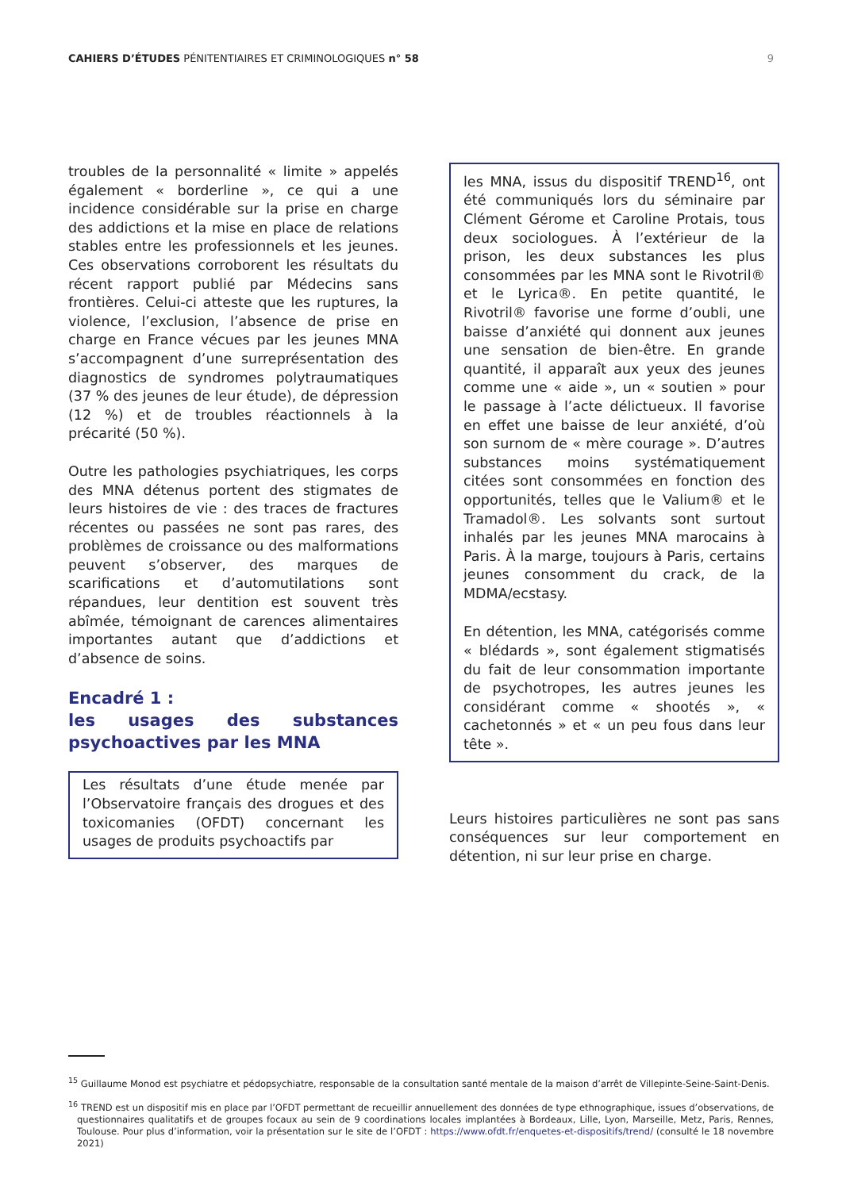CAHIERS D’ÉTUDES PÉNITENTIAIRES ET CRIMINOLOGIQUES n° 58
9
troubles de la personnalité « limite » appelés également « borderline », ce qui a une incidence considérable sur la prise en charge des addictions et la mise en place de relations stables entre les professionnels et les jeunes. Ces observations corroborent les résultats du récent rapport publié par Médecins sans frontières. Celui-ci atteste que les ruptures, la violence, l’exclusion, l’absence de prise en charge en France vécues par les jeunes MNA s’accompagnent d’une surreprésentation des diagnostics de syndromes polytraumatiques (37 % des jeunes de leur étude), de dépression (12 %) et de troubles réactionnels à la précarité (50 %).
Outre les pathologies psychiatriques, les corps des MNA détenus portent des stigmates de leurs histoires de vie : des traces de fractures récentes ou passées ne sont pas rares, des problèmes de croissance ou des malformations peuvent s’observer, des marques de scarifications et d’automutilations sont répandues, leur dentition est souvent très abîmée, témoignant de carences alimentaires importantes autant que d’addictions et d’absence de soins.
Encadré 1 :
les usages des substances psychoactives par les MNA
Les résultats d’une étude menée par l’Observatoire français des drogues et des toxicomanies (OFDT) concernant les usages de produits psychoactifs par
les MNA, issus du dispositif TREND<sup>16</sup>, ont été communiqués lors du séminaire par Clément Gérome et Caroline Protais, tous deux sociologues. À l’extérieur de la prison, les deux substances les plus consommées par les MNA sont le Rivotril® et le Lyrica®. En petite quantité, le Rivotril® favorise une forme d’oubli, une baisse d’anxiété qui donnent aux jeunes une sensation de bien-être. En grande quantité, il apparaît aux yeux des jeunes comme une « aide », un « soutien » pour le passage à l’acte délictueux. Il favorise en effet une baisse de leur anxiété, d’où son surnom de « mère courage ». D’autres substances moins systématiquement citées sont consommées en fonction des opportunités, telles que le Valium® et le Tramadol®. Les solvants sont surtout inhalés par les jeunes MNA marocains à Paris. À la marge, toujours à Paris, certains jeunes consomment du crack, de la MDMA/ecstasy.
En détention, les MNA, catégorisés comme « blédards », sont également stigmatisés du fait de leur consommation importante de psychotropes, les autres jeunes les considérant comme « shootés », « cachetonnés » et « un peu fous dans leur tête ».
Leurs histoires particulières ne sont pas sans conséquences sur leur comportement en détention, ni sur leur prise en charge.
<sup>15</sup> Guillaume Monod est psychiatre et pédopsychiatre, responsable de la consultation santé mentale de la maison d’arrêt de Villepinte-Seine-Saint-Denis.
<sup>16</sup> TREND est un dispositif mis en place par l’OFDT permettant de recueillir annuellement des données de type ethnographique, issues d’observations, de questionnaires qualitatifs et de groupes focaux au sein de 9 coordinations locales implantées à Bordeaux, Lille, Lyon, Marseille, Metz, Paris, Rennes, Toulouse. Pour plus d’information, voir la présentation sur le site de l’OFDT : https://www.ofdt.fr/enquetes-et-dispositifs/trend/ (consulté le 18 novembre 2021)